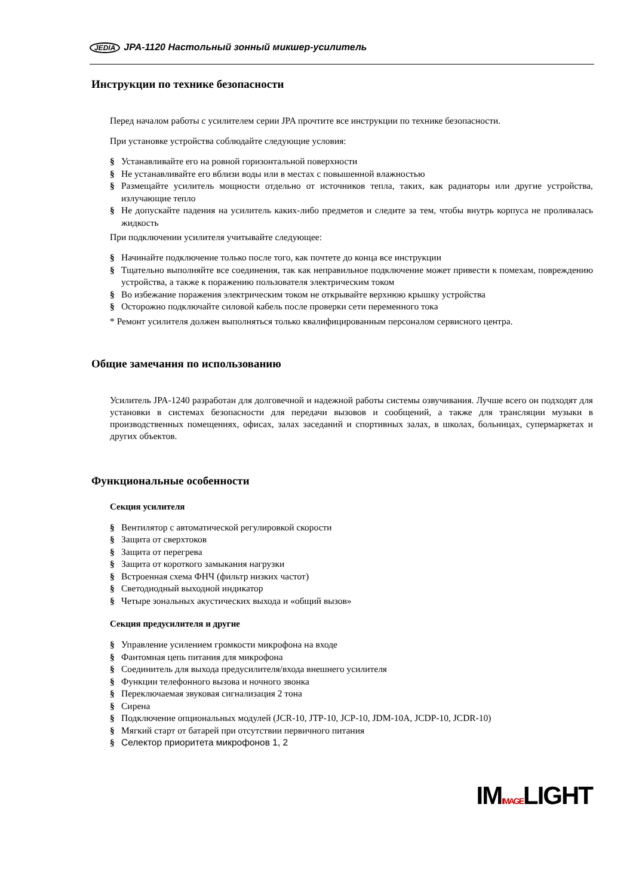JEDIA JPA-1120 Настольный зонный микшер-усилитель
Инструкции по технике безопасности
Перед началом работы с усилителем серии JPA прочтите все инструкции по технике безопасности.
При установке устройства соблюдайте следующие условия:
§ Устанавливайте его на ровной горизонтальной поверхности
§ Не устанавливайте его вблизи воды или в местах с повышенной влажностью
§ Размещайте усилитель мощности отдельно от источников тепла, таких, как радиаторы или другие устройства, излучающие тепло
§ Не допускайте падения на усилитель каких-либо предметов и следите за тем, чтобы внутрь корпуса не проливалась жидкость
При подключении усилителя учитывайте следующее:
§ Начинайте подключение только после того, как почтете до конца все инструкции
§ Тщательно выполняйте все соединения, так как неправильное подключение может привести к помехам, повреждению устройства, а также к поражению пользователя электрическим током
§ Во избежание поражения электрическим током не открывайте верхнюю крышку устройства
§ Осторожно подключайте силовой кабель после проверки сети переменного тока
* Ремонт усилителя должен выполняться только квалифицированным персоналом сервисного центра.
Общие замечания по использованию
Усилитель JPA-1240 разработан для долговечной и надежной работы системы озвучивания. Лучше всего он подходят для установки в системах безопасности для передачи вызовов и сообщений, а также для трансляции музыки в производственных помещениях, офисах, залах заседаний и спортивных залах, в школах, больницах, супермаркетах и других объектов.
Функциональные особенности
Секция усилителя
§ Вентилятор с автоматической регулировкой скорости
§ Защита от сверхтоков
§ Защита от перегрева
§ Защита от короткого замыкания нагрузки
§ Встроенная схема ФНЧ (фильтр низких частот)
§ Светодиодный выходной индикатор
§ Четыре зональных акустических выхода и «общий вызов»
Секция предусилителя и другие
§ Управление усилением громкости микрофона на входе
§ Фантомная цепь питания для микрофона
§ Соединитель для выхода предусилителя/входа внешнего усилителя
§ Функции телефонного вызова и ночного звонка
§ Переключаемая звуковая сигнализация 2 тона
§ Сирена
§ Подключение опциональных модулей (JCR-10, JTP-10, JCP-10, JDM-10A, JCDP-10, JCDR-10)
§ Мягкий старт от батарей при отсутствии первичного питания
§ Селектор приоритета микрофонов 1, 2
IMIMAGELIGHT